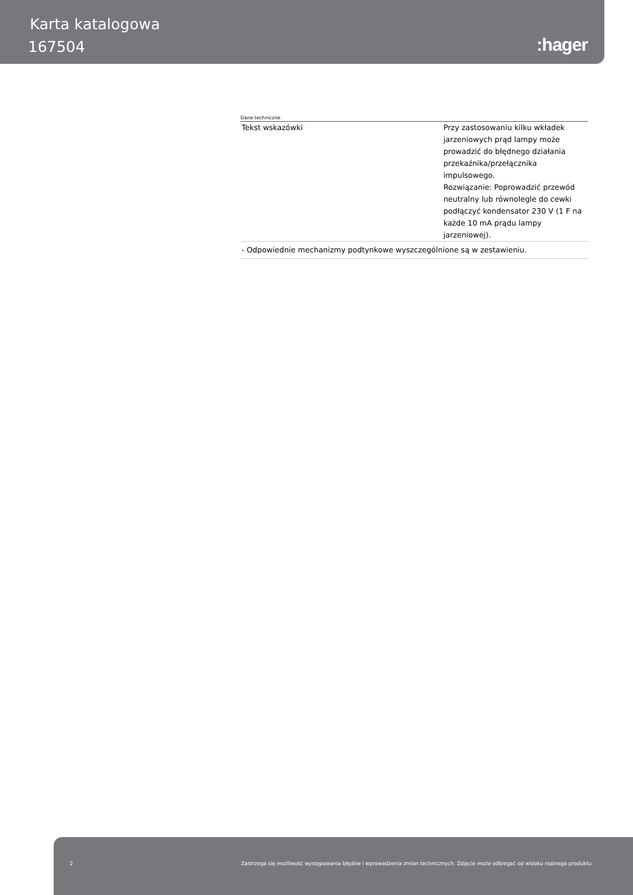Karta katalogowa
167504 :hager
Dane techniczne
| Tekst wskazówki | Przy zastosowaniu kilku wkładek jarzeniowych prąd lampy może prowadzić do błędnego działania przekaźnika/przełącznika impulsowego. Rozwiązanie: Poprowadzić przewód neutralny lub równolegle do cewki podłączyć kondensator 230 V (1 F na każde 10 mA prądu lampy jarzeniowej). |
| - Odpowiednie mechanizmy podtynkowe wyszczególnione są w zestawieniu. | |
2 Zastrzega się możliwość występowania błędów i wprowadzenia zmian technicznych. Zdjęcie może odbiegać od widoku realnego produktu